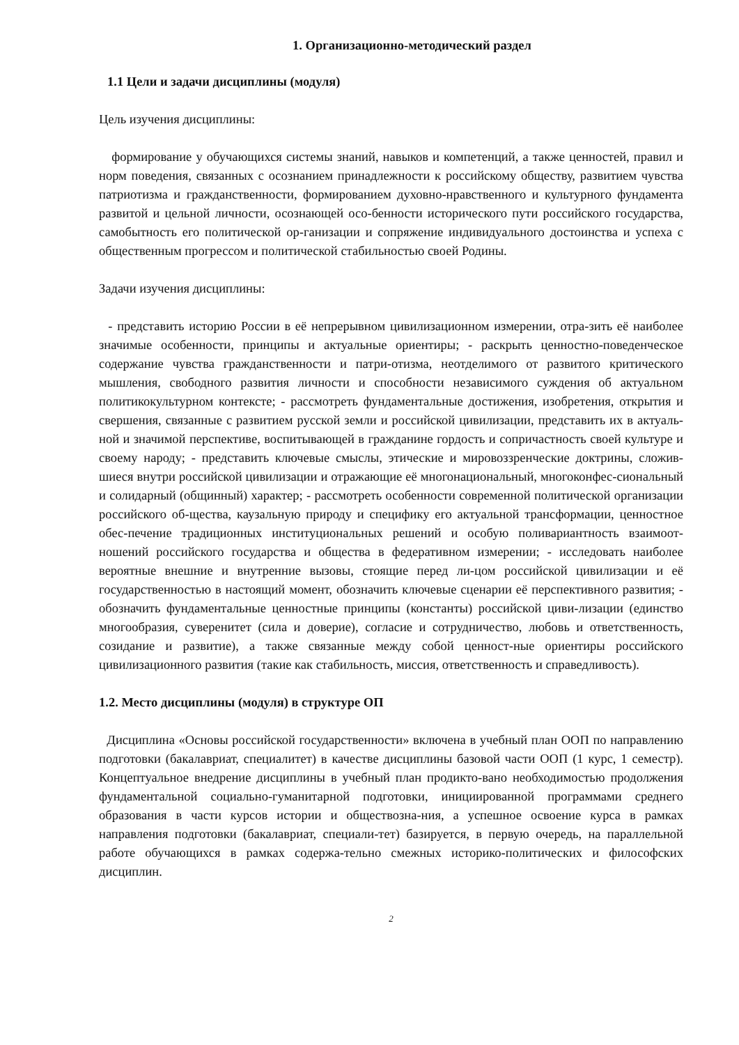1. Организационно-методический раздел
1.1 Цели и задачи дисциплины (модуля)
Цель изучения дисциплины:
формирование у обучающихся системы знаний, навыков и компетенций, а также ценностей, правил и норм поведения, связанных с осознанием принадлежности к российскому обществу, развитием чувства патриотизма и гражданственности, формированием духовно-нравственного и культурного фундамента развитой и цельной личности, осознающей осо-бенности исторического пути российского государства, самобытность его политической ор-ганизации и сопряжение индивидуального достоинства и успеха с общественным прогрессом и политической стабильностью своей Родины.
Задачи изучения дисциплины:
- представить историю России в её непрерывном цивилизационном измерении, отра-зить её наиболее значимые особенности, принципы и актуальные ориентиры; - раскрыть ценностно-поведенческое содержание чувства гражданственности и патри-отизма, неотделимого от развитого критического мышления, свободного развития личности и способности независимого суждения об актуальном политикокультурном контексте; - рассмотреть фундаментальные достижения, изобретения, открытия и свершения, связанные с развитием русской земли и российской цивилизации, представить их в актуаль-ной и значимой перспективе, воспитывающей в гражданине гордость и сопричастность своей культуре и своему народу; - представить ключевые смыслы, этические и мировоззренческие доктрины, сложив-шиеся внутри российской цивилизации и отражающие её многонациональный, многоконфес-сиональный и солидарный (общинный) характер; - рассмотреть особенности современной политической организации российского об-щества, каузальную природу и специфику его актуальной трансформации, ценностное обес-печение традиционных институциональных решений и особую поливариантность взаимоот-ношений российского государства и общества в федеративном измерении; - исследовать наиболее вероятные внешние и внутренние вызовы, стоящие перед ли-цом российской цивилизации и её государственностью в настоящий момент, обозначить ключевые сценарии её перспективного развития; - обозначить фундаментальные ценностные принципы (константы) российской циви-лизации (единство многообразия, суверенитет (сила и доверие), согласие и сотрудничество, любовь и ответственность, созидание и развитие), а также связанные между собой ценност-ные ориентиры российского цивилизационного развития (такие как стабильность, миссия, ответственность и справедливость).
1.2. Место дисциплины (модуля) в структуре ОП
Дисциплина «Основы российской государственности» включена в учебный план ООП по направлению подготовки (бакалавриат, специалитет) в качестве дисциплины базовой части ООП (1 курс, 1 семестр). Концептуальное внедрение дисциплины в учебный план продикто-вано необходимостью продолжения фундаментальной социально-гуманитарной подготовки, инициированной программами среднего образования в части курсов истории и обществозна-ния, а успешное освоение курса в рамках направления подготовки (бакалавриат, специали-тет) базируется, в первую очередь, на параллельной работе обучающихся в рамках содержа-тельно смежных историко-политических и философских дисциплин.
2